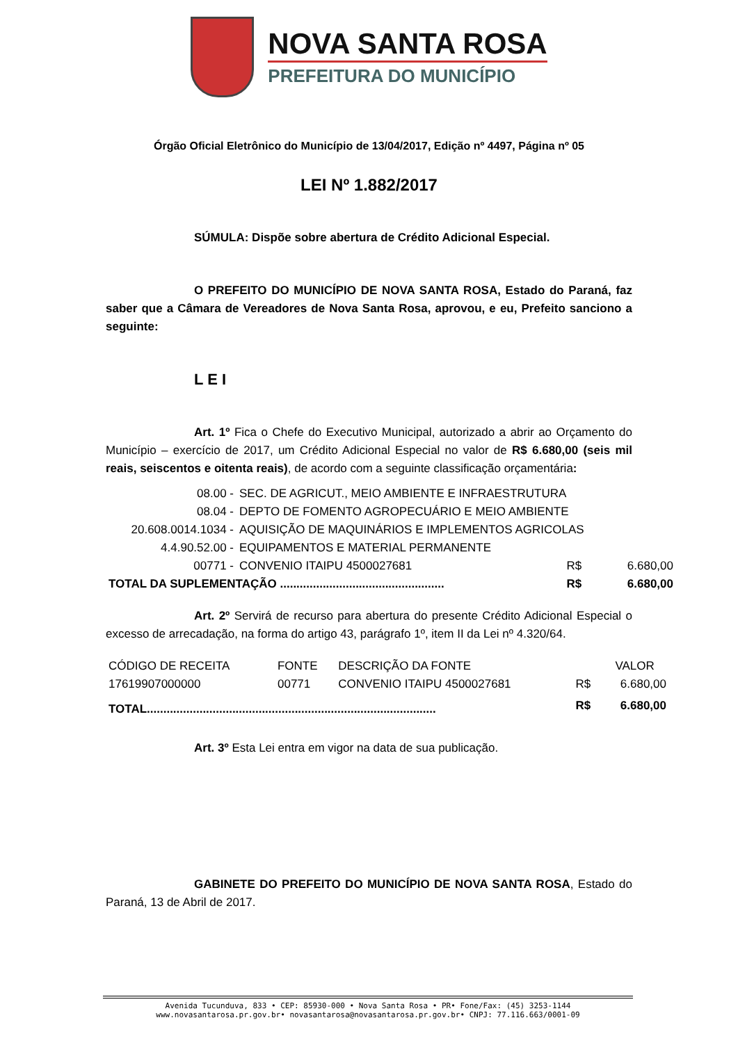NOVA SANTA ROSA
PREFEITURA DO MUNICÍPIO
Órgão Oficial Eletrônico do Município de 13/04/2017, Edição nº 4497, Página nº 05
LEI Nº 1.882/2017
SÚMULA: Dispõe sobre abertura de Crédito Adicional Especial.
O PREFEITO DO MUNICÍPIO DE NOVA SANTA ROSA, Estado do Paraná, faz saber que a Câmara de Vereadores de Nova Santa Rosa, aprovou, e eu, Prefeito sanciono a seguinte:
L E I
Art. 1º Fica o Chefe do Executivo Municipal, autorizado a abrir ao Orçamento do Município – exercício de 2017, um Crédito Adicional Especial no valor de R$ 6.680,00 (seis mil reais, seiscentos e oitenta reais), de acordo com a seguinte classificação orçamentária:
| 08.00 - | SEC. DE AGRICUT., MEIO AMBIENTE E INFRAESTRUTURA | | |
| 08.04 - | DEPTO DE FOMENTO AGROPECUÁRIO E MEIO AMBIENTE | | |
| 20.608.0014.1034 - | AQUISIÇÃO DE MAQUINÁRIOS E IMPLEMENTOS AGRICOLAS | | |
| 4.4.90.52.00 - | EQUIPAMENTOS E MATERIAL PERMANENTE | | |
| 00771 - | CONVENIO ITAIPU 4500027681 | R$ | 6.680,00 |
| TOTAL DA SUPLEMENTAÇÃO .................................................. | | R$ | 6.680,00 |
Art. 2º Servirá de recurso para abertura do presente Crédito Adicional Especial o excesso de arrecadação, na forma do artigo 43, parágrafo 1º, item II da Lei nº 4.320/64.
| CÓDIGO DE RECEITA | FONTE | DESCRIÇÃO DA FONTE | | VALOR |
| 17619907000000 | 00771 | CONVENIO ITAIPU 4500027681 | R$ | 6.680,00 |
| TOTAL........................................................................................ | | | R$ | 6.680,00 |
Art. 3º Esta Lei entra em vigor na data de sua publicação.
GABINETE DO PREFEITO DO MUNICÍPIO DE NOVA SANTA ROSA, Estado do Paraná, 13 de Abril de 2017.
Avenida Tucunduva, 833 • CEP: 85930-000 • Nova Santa Rosa • PR• Fone/Fax: (45) 3253-1144
www.novasantarosa.pr.gov.br• novasantarosa@novasantarosa.pr.gov.br• CNPJ: 77.116.663/0001-09